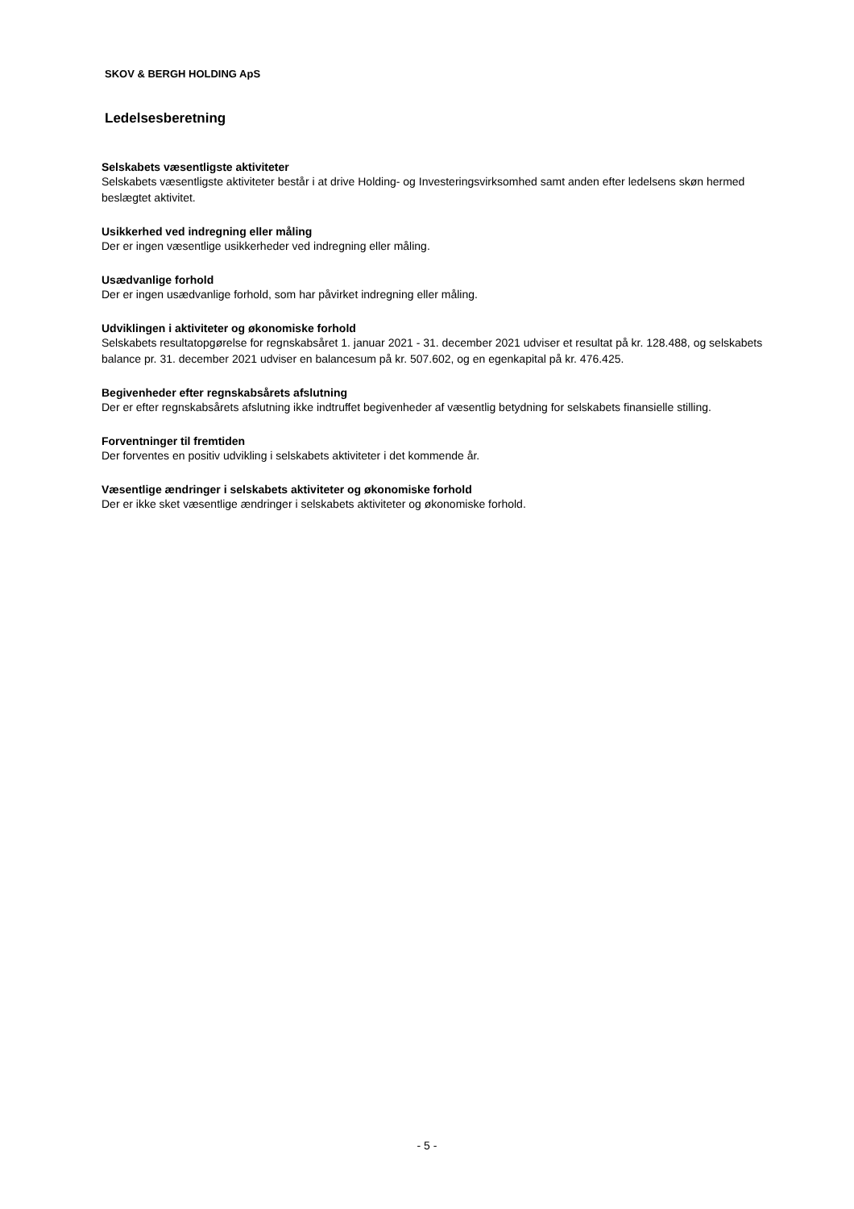SKOV & BERGH HOLDING ApS
Ledelsesberetning
Selskabets væsentligste aktiviteter
Selskabets væsentligste aktiviteter består i at drive Holding- og Investeringsvirksomhed samt anden efter ledelsens skøn hermed beslægtet aktivitet.
Usikkerhed ved indregning eller måling
Der er ingen væsentlige usikkerheder ved indregning eller måling.
Usædvanlige forhold
Der er ingen usædvanlige forhold, som har påvirket indregning eller måling.
Udviklingen i aktiviteter og økonomiske forhold
Selskabets resultatopgørelse for regnskabsåret 1. januar 2021 - 31. december 2021 udviser et resultat på kr. 128.488, og selskabets balance pr. 31. december 2021 udviser en balancesum på kr. 507.602, og en egenkapital på kr. 476.425.
Begivenheder efter regnskabsårets afslutning
Der er efter regnskabsårets afslutning ikke indtruffet begivenheder af væsentlig betydning for selskabets finansielle stilling.
Forventninger til fremtiden
Der forventes en positiv udvikling i selskabets aktiviteter i det kommende år.
Væsentlige ændringer i selskabets aktiviteter og økonomiske forhold
Der er ikke sket væsentlige ændringer i selskabets aktiviteter og økonomiske forhold.
- 5 -